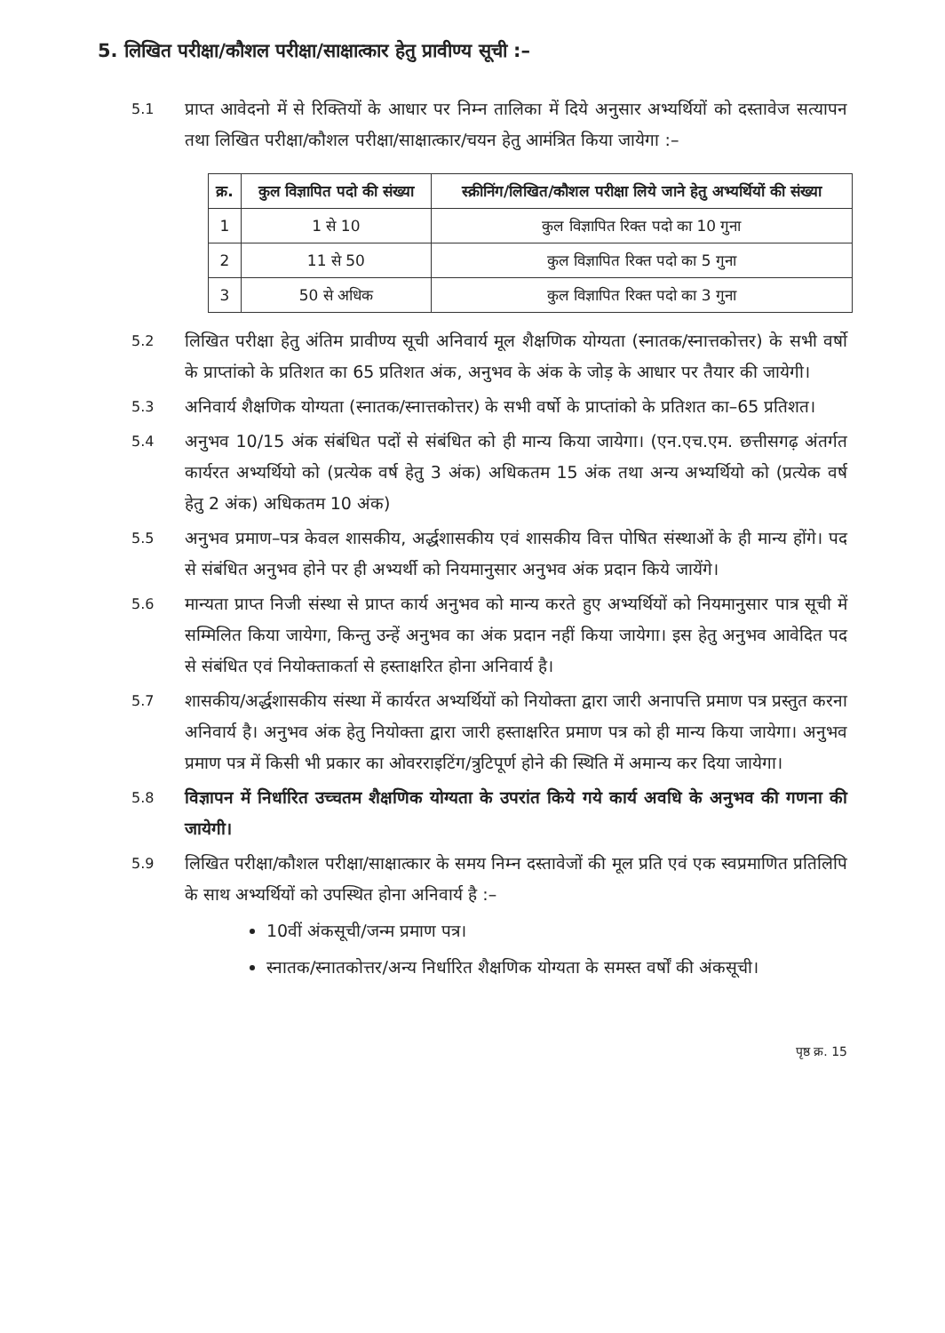5. लिखित परीक्षा/कौशल परीक्षा/साक्षात्कार हेतु प्रावीण्य सूची :–
5.1
प्राप्त आवेदनो में से रिक्तियों के आधार पर निम्न तालिका में दिये अनुसार अभ्यर्थियों को दस्तावेज सत्यापन तथा लिखित परीक्षा/कौशल परीक्षा/साक्षात्कार/चयन हेतु आमंत्रित किया जायेगा :–
| क्र. | कुल विज्ञापित पदो की संख्या | स्क्रीनिंग/लिखित/कौशल परीक्षा लिये जाने हेतु अभ्यर्थियों की संख्या |
| --- | --- | --- |
| 1 | 1 से 10 | कुल विज्ञापित रिक्त पदो का 10 गुना |
| 2 | 11 से 50 | कुल विज्ञापित रिक्त पदो का 5 गुना |
| 3 | 50 से अधिक | कुल विज्ञापित रिक्त पदो का 3 गुना |
5.2
लिखित परीक्षा हेतु अंतिम प्रावीण्य सूची अनिवार्य मूल शैक्षणिक योग्यता (स्नातक/स्नात्तकोत्तर) के सभी वर्षो के प्राप्तांको के प्रतिशत का 65 प्रतिशत अंक, अनुभव के अंक के जोड़ के आधार पर तैयार की जायेगी।
5.3
अनिवार्य शैक्षणिक योग्यता (स्नातक/स्नात्तकोत्तर) के सभी वर्षो के प्राप्तांको के प्रतिशत का–65 प्रतिशत।
5.4
अनुभव 10/15 अंक संबंधित पदों से संबंधित को ही मान्य किया जायेगा। (एन.एच.एम. छत्तीसगढ़ अंतर्गत कार्यरत अभ्यर्थियो को (प्रत्येक वर्ष हेतु 3 अंक) अधिकतम 15 अंक तथा अन्य अभ्यर्थियो को (प्रत्येक वर्ष हेतु 2 अंक) अधिकतम 10 अंक)
5.5
अनुभव प्रमाण–पत्र केवल शासकीय, अर्द्धशासकीय एवं शासकीय वित्त पोषित संस्थाओं के ही मान्य होंगे। पद से संबंधित अनुभव होने पर ही अभ्यर्थी को नियमानुसार अनुभव अंक प्रदान किये जायेंगे।
5.6
मान्यता प्राप्त निजी संस्था से प्राप्त कार्य अनुभव को मान्य करते हुए अभ्यर्थियों को नियमानुसार पात्र सूची में सम्मिलित किया जायेगा, किन्तु उन्हें अनुभव का अंक प्रदान नहीं किया जायेगा। इस हेतु अनुभव आवेदित पद से संबंधित एवं नियोक्ताकर्ता से हस्ताक्षरित होना अनिवार्य है।
5.7
शासकीय/अर्द्धशासकीय संस्था में कार्यरत अभ्यर्थियों को नियोक्ता द्वारा जारी अनापत्ति प्रमाण पत्र प्रस्तुत करना अनिवार्य है। अनुभव अंक हेतु नियोक्ता द्वारा जारी हस्ताक्षरित प्रमाण पत्र को ही मान्य किया जायेगा। अनुभव प्रमाण पत्र में किसी भी प्रकार का ओवरराइटिंग/त्रुटिपूर्ण होने की स्थिति में अमान्य कर दिया जायेगा।
5.8
विज्ञापन में निर्धारित उच्चतम शैक्षणिक योग्यता के उपरांत किये गये कार्य अवधि के अनुभव की गणना की जायेगी।
5.9
लिखित परीक्षा/कौशल परीक्षा/साक्षात्कार के समय निम्न दस्तावेजों की मूल प्रति एवं एक स्वप्रमाणित प्रतिलिपि के साथ अभ्यर्थियों को उपस्थित होना अनिवार्य है :–
10वीं अंकसूची/जन्म प्रमाण पत्र।
स्नातक/स्नातकोत्तर/अन्य निर्धारित शैक्षणिक योग्यता के समस्त वर्षों की अंकसूची।
पृष्ठ क्र. 15